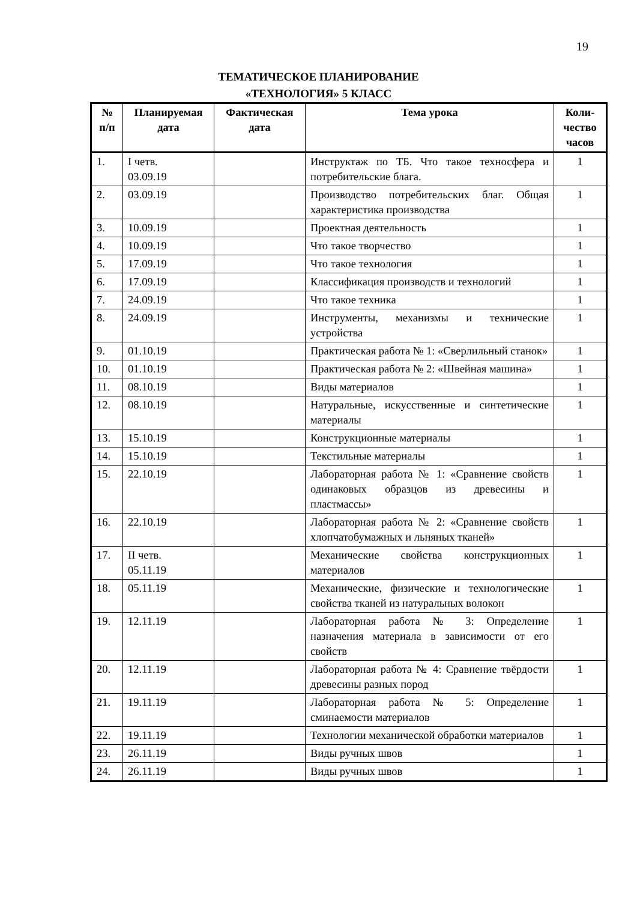19
ТЕМАТИЧЕСКОЕ ПЛАНИРОВАНИЕ
«ТЕХНОЛОГИЯ» 5 КЛАСС
| № п/п | Планируемая дата | Фактическая дата | Тема урока | Коли-чество часов |
| --- | --- | --- | --- | --- |
| 1. | I четв. 03.09.19 | | Инструктаж по ТБ. Что такое техносфера и потребительские блага. | 1 |
| 2. | 03.09.19 | | Производство потребительских благ. Общая характеристика производства | 1 |
| 3. | 10.09.19 | | Проектная деятельность | 1 |
| 4. | 10.09.19 | | Что такое творчество | 1 |
| 5. | 17.09.19 | | Что такое технология | 1 |
| 6. | 17.09.19 | | Классификация производств и технологий | 1 |
| 7. | 24.09.19 | | Что такое техника | 1 |
| 8. | 24.09.19 | | Инструменты, механизмы и технические устройства | 1 |
| 9. | 01.10.19 | | Практическая работа № 1: «Сверлильный станок» | 1 |
| 10. | 01.10.19 | | Практическая работа № 2: «Швейная машина» | 1 |
| 11. | 08.10.19 | | Виды материалов | 1 |
| 12. | 08.10.19 | | Натуральные, искусственные и синтетические материалы | 1 |
| 13. | 15.10.19 | | Конструкционные материалы | 1 |
| 14. | 15.10.19 | | Текстильные материалы | 1 |
| 15. | 22.10.19 | | Лабораторная работа № 1: «Сравнение свойств одинаковых образцов из древесины и пластмассы» | 1 |
| 16. | 22.10.19 | | Лабораторная работа № 2: «Сравнение свойств хлопчатобумажных и льняных тканей» | 1 |
| 17. | II четв. 05.11.19 | | Механические свойства конструкционных материалов | 1 |
| 18. | 05.11.19 | | Механические, физические и технологические свойства тканей из натуральных волокон | 1 |
| 19. | 12.11.19 | | Лабораторная работа № 3: Определение назначения материала в зависимости от его свойств | 1 |
| 20. | 12.11.19 | | Лабораторная работа № 4: Сравнение твёрдости древесины разных пород | 1 |
| 21. | 19.11.19 | | Лабораторная работа № 5: Определение сминаемости материалов | 1 |
| 22. | 19.11.19 | | Технологии механической обработки материалов | 1 |
| 23. | 26.11.19 | | Виды ручных швов | 1 |
| 24. | 26.11.19 | | Виды ручных швов | 1 |